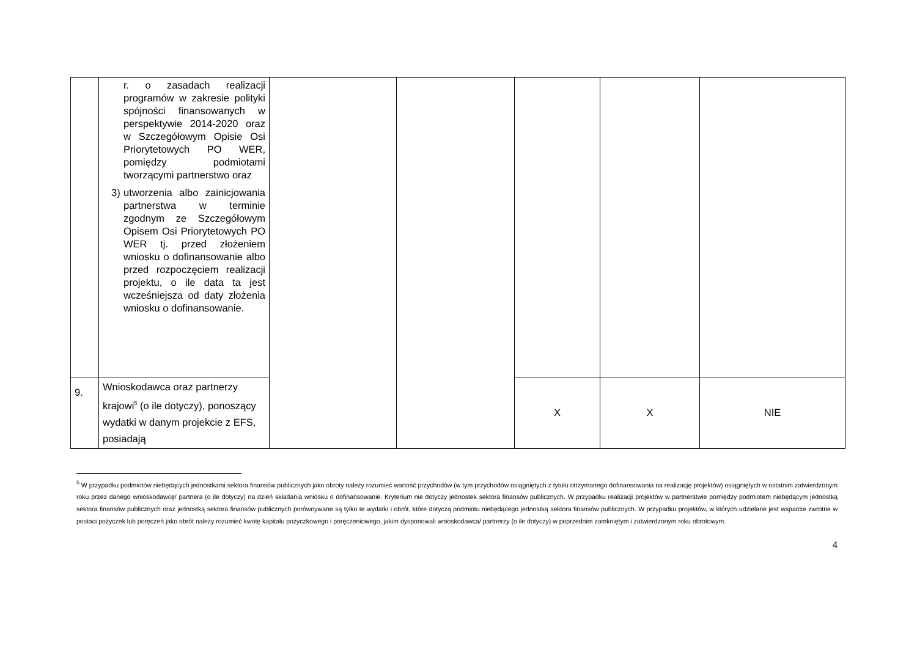| | r. o zasadach realizacji programów w zakresie polityki spójności finansowanych w perspektywie 2014-2020 oraz w Szczegółowym Opisie Osi Priorytetowych PO WER, pomiędzy podmiotami tworzącymi partnerstwo oraz 3) utworzenia albo zainicjowania partnerstwa w terminie zgodnym ze Szczegółowym Opisem Osi Priorytetowych PO WER tj. przed złożeniem wniosku o dofinansowanie albo przed rozpoczęciem realizacji projektu, o ile data ta jest wcześniejsza od daty złożenia wniosku o dofinansowanie. | | | | | |
| 9. | Wnioskodawca oraz partnerzy krajowi<sup>5</sup> (o ile dotyczy), ponoszący wydatki w danym projekcie z EFS, posiadają | | | X | X | NIE |
<sup>5</sup> W przypadku podmiotów niebędących jednostkami sektora finansów publicznych jako obroty należy rozumieć wartość przychodów (w tym przychodów osiągniętych z tytułu otrzymanego dofinansowania na realizację projektów) osiągniętych w ostatnim zatwierdzonym roku przez danego wnioskodawcę/ partnera (o ile dotyczy) na dzień składania wniosku o dofinansowanie. Kryterium nie dotyczy jednostek sektora finansów publicznych. W przypadku realizacji projektów w partnerstwie pomiędzy podmiotem niebędącym jednostką sektora finansów publicznych oraz jednostką sektora finansów publicznych porównywane są tylko te wydatki i obrót, które dotyczą podmiotu niebędącego jednostką sektora finansów publicznych. W przypadku projektów, w których udzielane jest wsparcie zwrotne w postaci pożyczek lub poręczeń jako obrót należy rozumieć kwotę kapitału pożyczkowego i poręczeniowego, jakim dysponowali wnioskodawca/ partnerzy (o ile dotyczy) w poprzednim zamkniętym i zatwierdzonym roku obrotowym.
4